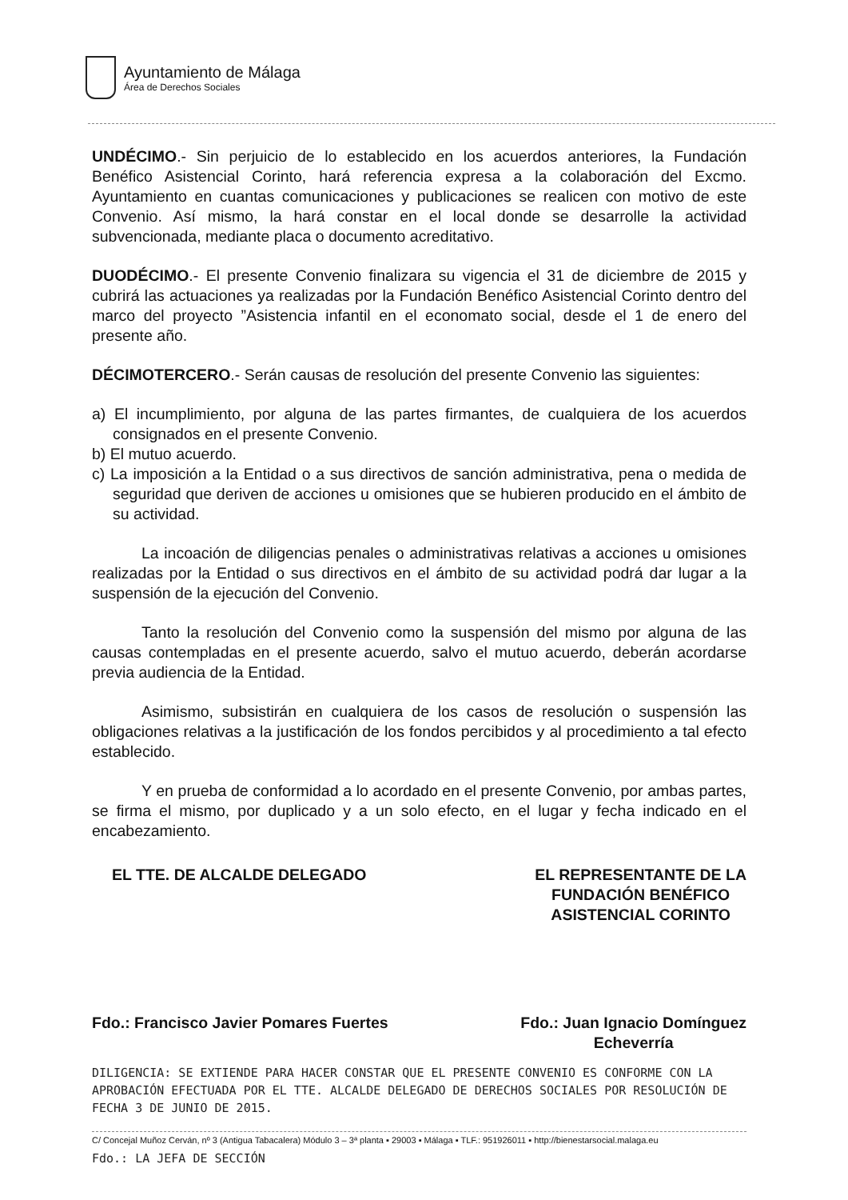Ayuntamiento de Málaga
Área de Derechos Sociales
UNDÉCIMO.- Sin perjuicio de lo establecido en los acuerdos anteriores, la Fundación Benéfico Asistencial Corinto, hará referencia expresa a la colaboración del Excmo. Ayuntamiento en cuantas comunicaciones y publicaciones se realicen con motivo de este Convenio. Así mismo, la hará constar en el local donde se desarrolle la actividad subvencionada, mediante placa o documento acreditativo.
DUODÉCIMO.- El presente Convenio finalizara su vigencia el 31 de diciembre de 2015 y cubrirá las actuaciones ya realizadas por la Fundación Benéfico Asistencial Corinto dentro del marco del proyecto ”Asistencia infantil en el economato social, desde el 1 de enero del presente año.
DÉCIMOTERCERO.- Serán causas de resolución del presente Convenio las siguientes:
a) El incumplimiento, por alguna de las partes firmantes, de cualquiera de los acuerdos consignados en el presente Convenio.
b) El mutuo acuerdo.
c) La imposición a la Entidad o a sus directivos de sanción administrativa, pena o medida de seguridad que deriven de acciones u omisiones que se hubieren producido en el ámbito de su actividad.
La incoación de diligencias penales o administrativas relativas a acciones u omisiones realizadas por la Entidad o sus directivos en el ámbito de su actividad podrá dar lugar a la suspensión de la ejecución del Convenio.
Tanto la resolución del Convenio como la suspensión del mismo por alguna de las causas contempladas en el presente acuerdo, salvo el mutuo acuerdo, deberán acordarse previa audiencia de la Entidad.
Asimismo, subsistirán en cualquiera de los casos de resolución o suspensión las obligaciones relativas a la justificación de los fondos percibidos y al procedimiento a tal efecto establecido.
Y en prueba de conformidad a lo acordado en el presente Convenio, por ambas partes, se firma el mismo, por duplicado y a un solo efecto, en el lugar y fecha indicado en el encabezamiento.
EL TTE. DE ALCALDE DELEGADO EL REPRESENTANTE DE LA
FUNDACIÓN BENÉFICO
ASISTENCIAL CORINTO
Fdo.: Francisco Javier Pomares Fuertes
Fdo.: Juan Ignacio Domínguez
Echeverría
DILIGENCIA: SE EXTIENDE PARA HACER CONSTAR QUE EL PRESENTE CONVENIO ES CONFORME CON LA APROBACIÓN EFECTUADA POR EL TTE. ALCALDE DELEGADO DE DERECHOS SOCIALES POR RESOLUCIÓN DE FECHA 3 DE JUNIO DE 2015.
C/ Concejal Muñoz Cerván, nº 3 (Antigua Tabacalera) Módulo 3 – 3ª planta ▪ 29003 ▪ Málaga ▪ TLF.: 951926011 ▪ http://bienestarsocial.malaga.eu
Fdo.: LA JEFA DE SECCIÓN